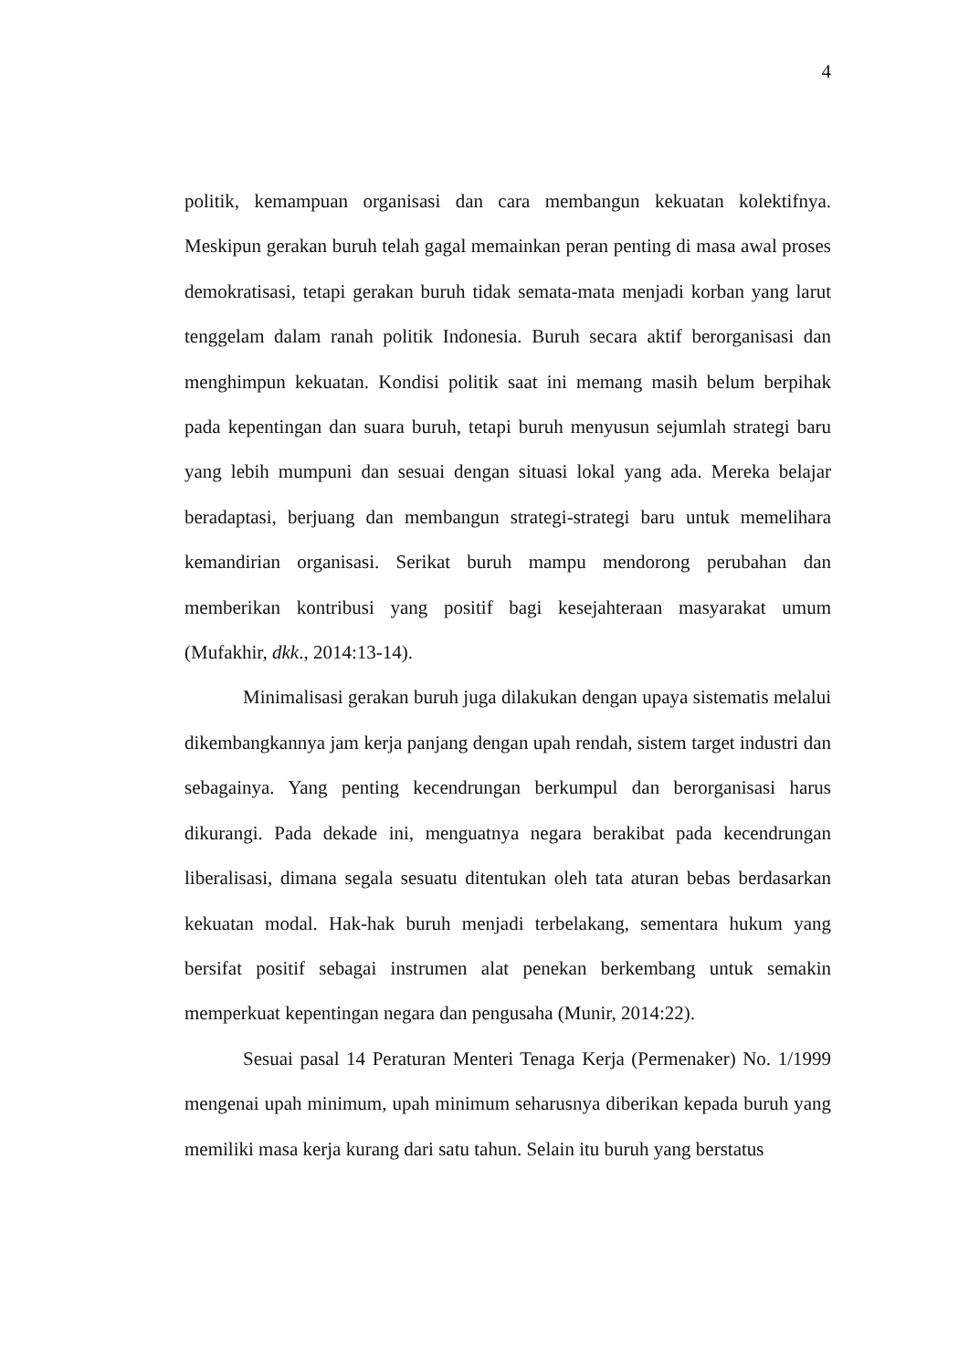4
politik, kemampuan organisasi dan cara membangun kekuatan kolektifnya. Meskipun gerakan buruh telah gagal memainkan peran penting di masa awal proses demokratisasi, tetapi gerakan buruh tidak semata-mata menjadi korban yang larut tenggelam dalam ranah politik Indonesia. Buruh secara aktif berorganisasi dan menghimpun kekuatan. Kondisi politik saat ini memang masih belum berpihak pada kepentingan dan suara buruh, tetapi buruh menyusun sejumlah strategi baru yang lebih mumpuni dan sesuai dengan situasi lokal yang ada. Mereka belajar beradaptasi, berjuang dan membangun strategi-strategi baru untuk memelihara kemandirian organisasi. Serikat buruh mampu mendorong perubahan dan memberikan kontribusi yang positif bagi kesejahteraan masyarakat umum (Mufakhir, dkk., 2014:13-14).
Minimalisasi gerakan buruh juga dilakukan dengan upaya sistematis melalui dikembangkannya jam kerja panjang dengan upah rendah, sistem target industri dan sebagainya. Yang penting kecendrungan berkumpul dan berorganisasi harus dikurangi. Pada dekade ini, menguatnya negara berakibat pada kecendrungan liberalisasi, dimana segala sesuatu ditentukan oleh tata aturan bebas berdasarkan kekuatan modal. Hak-hak buruh menjadi terbelakang, sementara hukum yang bersifat positif sebagai instrumen alat penekan berkembang untuk semakin memperkuat kepentingan negara dan pengusaha (Munir, 2014:22).
Sesuai pasal 14 Peraturan Menteri Tenaga Kerja (Permenaker) No. 1/1999 mengenai upah minimum, upah minimum seharusnya diberikan kepada buruh yang memiliki masa kerja kurang dari satu tahun. Selain itu buruh yang berstatus